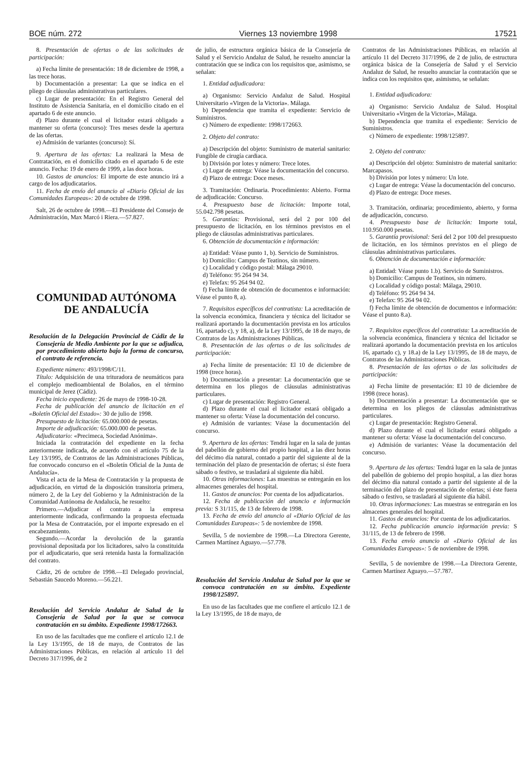BOE núm. 272 Viernes 13 noviembre 1998 17521
8. Presentación de ofertas o de las solicitudes de participación:
a) Fecha límite de presentación: 18 de diciembre de 1998, a las trece horas.
b) Documentación a presentar: La que se indica en el pliego de cláusulas administrativas particulares.
c) Lugar de presentación: En el Registro General del Instituto de Asistencia Sanitaria, en el domicilio citado en el apartado 6 de este anuncio.
d) Plazo durante el cual el licitador estará obligado a mantener su oferta (concurso): Tres meses desde la apertura de las ofertas.
e) Admisión de variantes (concurso): Sí.
9. Apertura de las ofertas: La realizará la Mesa de Contratación, en el domicilio citado en el apartado 6 de este anuncio. Fecha: 19 de enero de 1999, a las doce horas.
10. Gastos de anuncios: El importe de este anuncio irá a cargo de los adjudicatarios.
11. Fecha de envío del anuncio al «Diario Oficial de las Comunidades Europeas»: 20 de octubre de 1998.
Salt, 26 de octubre de 1998.—El Presidente del Consejo de Administración, Max Marcó i Riera.—57.827.
COMUNIDAD AUTÓNOMA
DE ANDALUCÍA
Resolución de la Delegación Provincial de Cádiz de la Consejería de Medio Ambiente por la que se adjudica, por procedimiento abierto bajo la forma de concurso, el contrato de referencia.
Expediente número: 493/1998/C/11.
Título: Adquisición de una trituradora de neumáticos para el complejo medioambiental de Bolaños, en el término municipal de Jerez (Cádiz).
Fecha inicio expediente: 26 de mayo de 1998-10-28.
Fecha de publicación del anuncio de licitación en el «Boletín Oficial del Estado»: 30 de julio de 1998.
Presupuesto de licitación: 65.000.000 de pesetas.
Importe de adjudicación: 65.000.000 de pesetas.
Adjudicatario: «Precimeca, Sociedad Anónima».
Iniciada la contratación del expediente en la fecha anteriormente indicada, de acuerdo con el artículo 75 de la Ley 13/1995, de Contratos de las Administraciones Públicas, fue convocado concurso en el «Boletín Oficial de la Junta de Andalucía».
Vista el acta de la Mesa de Contratación y la propuesta de adjudicación, en virtud de la disposición transitoria primera, número 2, de la Ley del Gobierno y la Administración de la Comunidad Autónoma de Andalucía, he resuelto:
Primero.—Adjudicar el contrato a la empresa anteriormente indicada, confirmando la propuesta efectuada por la Mesa de Contratación, por el importe expresado en el encabezamiento.
Segundo.—Acordar la devolución de la garantía provisional depositada por los licitadores, salvo la constituida por el adjudicatario, que será retenida hasta la formalización del contrato.
Cádiz, 26 de octubre de 1998.—El Delegado provincial, Sebastián Saucedo Moreno.—56.221.
Resolución del Servicio Andaluz de Salud de la Consejería de Salud por la que se convoca contratación en su ámbito. Expediente 1998/172663.
En uso de las facultades que me confiere el artículo 12.1 de la Ley 13/1995, de 18 de mayo, de Contratos de las Administraciones Públicas, en relación al artículo 11 del Decreto 317/1996, de 2
de julio, de estructura orgánica básica de la Consejería de Salud y el Servicio Andaluz de Salud, he resuelto anunciar la contratación que se indica con los requisitos que, asimismo, se señalan:
1. Entidad adjudicadora:
a) Organismo: Servicio Andaluz de Salud. Hospital Universitario «Virgen de la Victoria». Málaga.
b) Dependencia que tramita el expediente: Servicio de Suministros.
c) Número de expediente: 1998/172663.
2. Objeto del contrato:
a) Descripción del objeto: Suministro de material sanitario: Fungible de cirugía cardiaca.
b) División por lotes y número: Trece lotes.
c) Lugar de entrega: Véase la documentación del concurso.
d) Plazo de entrega: Doce meses.
3. Tramitación: Ordinaria. Procedimiento: Abierto. Forma de adjudicación: Concurso.
4. Presupuesto base de licitación: Importe total, 55.042.798 pesetas.
5. Garantías: Provisional, será del 2 por 100 del presupuesto de licitación, en los términos previstos en el pliego de cláusulas administrativas particulares.
6. Obtención de documentación e información:
a) Entidad: Véase punto 1, b). Servicio de Suministros.
b) Domicilio: Campus de Teatinos, sin número.
c) Localidad y código postal: Málaga 29010.
d) Teléfono: 95 264 94 34.
e) Telefax: 95 264 94 02.
f) Fecha límite de obtención de documentos e información: Véase el punto 8, a).
7. Requisitos específicos del contratista: La acreditación de la solvencia económica, financiera y técnica del licitador se realizará aportando la documentación prevista en los artículos 16, apartado c), y 18, a), de la Ley 13/1995, de 18 de mayo, de Contratos de las Administraciones Públicas.
8. Presentación de las ofertas o de las solicitudes de participación:
a) Fecha límite de presentación: El 10 de diciembre de 1998 (trece horas).
b) Documentación a presentar: La documentación que se determina en los pliegos de cláusulas administrativas particulares.
c) Lugar de presentación: Registro General.
d) Plazo durante el cual el licitador estará obligado a mantener su oferta: Véase la documentación del concurso.
e) Admisión de variantes: Véase la documentación del concurso.
9. Apertura de las ofertas: Tendrá lugar en la sala de juntas del pabellón de gobierno del propio hospital, a las diez horas del décimo día natural, contado a partir del siguiente al de la terminación del plazo de presentación de ofertas; si éste fuera sábado o festivo, se trasladará al siguiente día hábil.
10. Otras informaciones: Las muestras se entregarán en los almacenes generales del hospital.
11. Gastos de anuncios: Por cuenta de los adjudicatarios.
12. Fecha de publicación del anuncio e información previa: S 31/115, de 13 de febrero de 1998.
13. Fecha de envío del anuncio al «Diario Oficial de las Comunidades Europeas»: 5 de noviembre de 1998.
Sevilla, 5 de noviembre de 1998.—La Directora Gerente, Carmen Martínez Aguayo.—57.778.
Resolución del Servicio Andaluz de Salud por la que se convoca contratación en su ámbito. Expediente 1998/125897.
En uso de las facultades que me confiere el artículo 12.1 de la Ley 13/1995, de 18 de mayo, de
Contratos de las Administraciones Públicas, en relación al artículo 11 del Decreto 317/1996, de 2 de julio, de estructura orgánica básica de la Consejería de Salud y el Servicio Andaluz de Salud, he resuelto anunciar la contratación que se indica con los requisitos que, asimismo, se señalan:
1. Entidad adjudicadora:
a) Organismo: Servicio Andaluz de Salud. Hospital Universitario «Virgen de la Victoria», Málaga.
b) Dependencia que tramita el expediente: Servicio de Suministros.
c) Número de expediente: 1998/125897.
2. Objeto del contrato:
a) Descripción del objeto: Suministro de material sanitario: Marcapasos.
b) División por lotes y número: Un lote.
c) Lugar de entrega: Véase la documentación del concurso.
d) Plazo de entrega: Doce meses.
3. Tramitación, ordinaria; procedimiento, abierto, y forma de adjudicación, concurso.
4. Presupuesto base de licitación: Importe total, 110.950.000 pesetas.
5. Garantía provisional: Será del 2 por 100 del presupuesto de licitación, en los términos previstos en el pliego de cláusulas administrativas particulares.
6. Obtención de documentación e información:
a) Entidad: Véase punto 1.b). Servicio de Suministros.
b) Domicilio: Campus de Teatinos, sin número.
c) Localidad y código postal: Málaga, 29010.
d) Teléfono: 95 264 94 34.
e) Telefax: 95 264 94 02.
f) Fecha límite de obtención de documentos e información: Véase el punto 8.a).
7. Requisitos específicos del contratista: La acreditación de la solvencia económica, financiera y técnica del licitador se realizará aportando la documentación prevista en los artículos 16, apartado c), y 18.a) de la Ley 13/1995, de 18 de mayo, de Contratos de las Administraciones Públicas.
8. Presentación de las ofertas o de las solicitudes de participación:
a) Fecha límite de presentación: El 10 de diciembre de 1998 (trece horas).
b) Documentación a presentar: La documentación que se determina en los pliegos de cláusulas administrativas particulares.
c) Lugar de presentación: Registro General.
d) Plazo durante el cual el licitador estará obligado a mantener su oferta: Véase la documentación del concurso.
e) Admisión de variantes: Véase la documentación del concurso.
9. Apertura de las ofertas: Tendrá lugar en la sala de juntas del pabellón de gobierno del propio hospital, a las diez horas del décimo día natural contado a partir del siguiente al de la terminación del plazo de presentación de ofertas; si éste fuera sábado o festivo, se trasladará al siguiente día hábil.
10. Otras informaciones: Las muestras se entregarán en los almacenes generales del hospital.
11. Gastos de anuncios: Por cuenta de los adjudicatarios.
12. Fecha publicación anuncio información previa: S 31/115, de 13 de febrero de 1998.
13. Fecha envío anuncio al «Diario Oficial de las Comunidades Europeas»: 5 de noviembre de 1998.
Sevilla, 5 de noviembre de 1998.—La Directora Gerente, Carmen Martínez Aguayo.—57.787.